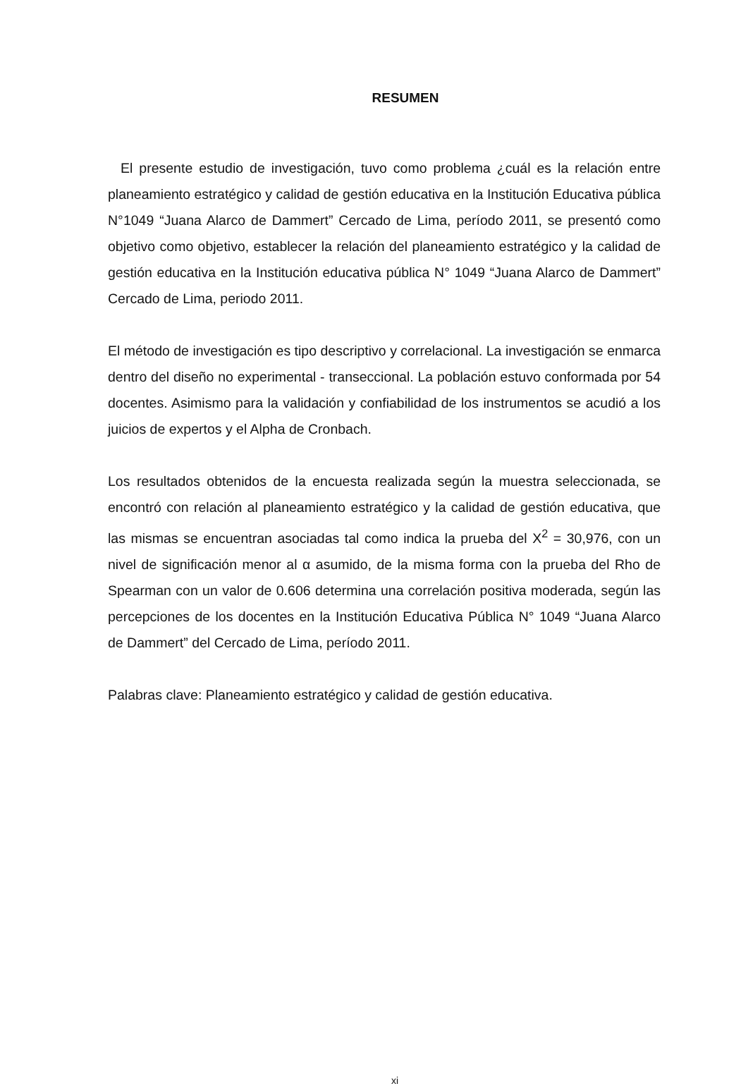RESUMEN
El presente estudio de investigación, tuvo como problema ¿cuál es la relación entre planeamiento estratégico y calidad de gestión educativa en la Institución Educativa pública N°1049 “Juana Alarco de Dammert” Cercado de Lima, período 2011, se presentó como objetivo como objetivo, establecer la relación del planeamiento estratégico y la calidad de gestión educativa en la Institución educativa pública N° 1049 “Juana Alarco de Dammert” Cercado de Lima, periodo 2011.
El método de investigación es tipo descriptivo y correlacional. La investigación se enmarca dentro del diseño no experimental - transeccional. La población estuvo conformada por 54 docentes. Asimismo para la validación y confiabilidad de los instrumentos se acudió a los juicios de expertos y el Alpha de Cronbach.
Los resultados obtenidos de la encuesta realizada según la muestra seleccionada, se encontró con relación al planeamiento estratégico y la calidad de gestión educativa, que las mismas se encuentran asociadas tal como indica la prueba del X<sup>2</sup> = 30,976, con un nivel de significación menor al α asumido, de la misma forma con la prueba del Rho de Spearman con un valor de 0.606 determina una correlación positiva moderada, según las percepciones de los docentes en la Institución Educativa Pública N° 1049 “Juana Alarco de Dammert” del Cercado de Lima, período 2011.
Palabras clave: Planeamiento estratégico y calidad de gestión educativa.
xi